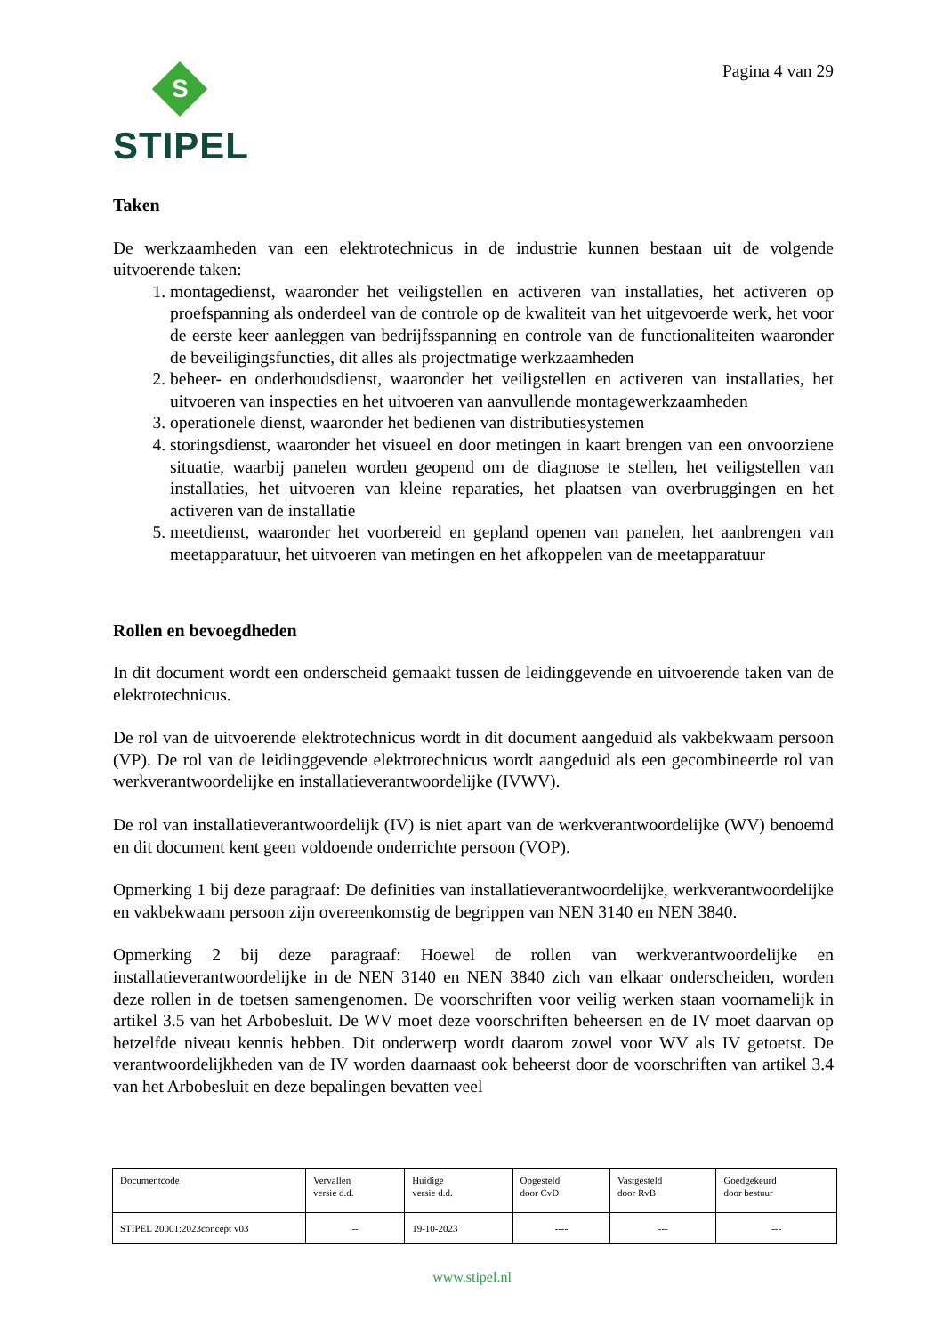S
STIPEL
Pagina 4 van 29
Taken
De werkzaamheden van een elektrotechnicus in de industrie kunnen bestaan uit de volgende uitvoerende taken:
1. montagedienst, waaronder het veiligstellen en activeren van installaties, het activeren op proefspanning als onderdeel van de controle op de kwaliteit van het uitgevoerde werk, het voor de eerste keer aanleggen van bedrijfsspanning en controle van de functionaliteiten waaronder de beveiligingsfuncties, dit alles als projectmatige werkzaamheden
2. beheer- en onderhoudsdienst, waaronder het veiligstellen en activeren van installaties, het uitvoeren van inspecties en het uitvoeren van aanvullende montagewerkzaamheden
3. operationele dienst, waaronder het bedienen van distributiesystemen
4. storingsdienst, waaronder het visueel en door metingen in kaart brengen van een onvoorziene situatie, waarbij panelen worden geopend om de diagnose te stellen, het veiligstellen van installaties, het uitvoeren van kleine reparaties, het plaatsen van overbruggingen en het activeren van de installatie
5. meetdienst, waaronder het voorbereid en gepland openen van panelen, het aanbrengen van meetapparatuur, het uitvoeren van metingen en het afkoppelen van de meetapparatuur
Rollen en bevoegdheden
In dit document wordt een onderscheid gemaakt tussen de leidinggevende en uitvoerende taken van de elektrotechnicus.
De rol van de uitvoerende elektrotechnicus wordt in dit document aangeduid als vakbekwaam persoon (VP). De rol van de leidinggevende elektrotechnicus wordt aangeduid als een gecombineerde rol van werkverantwoordelijke en installatieverantwoordelijke (IVWV).
De rol van installatieverantwoordelijk (IV) is niet apart van de werkverantwoordelijke (WV) benoemd en dit document kent geen voldoende onderrichte persoon (VOP).
Opmerking 1 bij deze paragraaf: De definities van installatieverantwoordelijke, werkverantwoordelijke en vakbekwaam persoon zijn overeenkomstig de begrippen van NEN 3140 en NEN 3840.
Opmerking 2 bij deze paragraaf: Hoewel de rollen van werkverantwoordelijke en installatieverantwoordelijke in de NEN 3140 en NEN 3840 zich van elkaar onderscheiden, worden deze rollen in de toetsen samengenomen. De voorschriften voor veilig werken staan voornamelijk in artikel 3.5 van het Arbobesluit. De WV moet deze voorschriften beheersen en de IV moet daarvan op hetzelfde niveau kennis hebben. Dit onderwerp wordt daarom zowel voor WV als IV getoetst. De verantwoordelijkheden van de IV worden daarnaast ook beheerst door de voorschriften van artikel 3.4 van het Arbobesluit en deze bepalingen bevatten veel
| Documentcode | Vervallen versie d.d. | Huidige versie d.d. | Opgesteld door CvD | Vastgesteld door RvB | Goedgekeurd door bestuur |
| STIPEL 20001:2023concept v03 | -- | 19-10-2023 | ---- | --- | --- |
www.stipel.nl